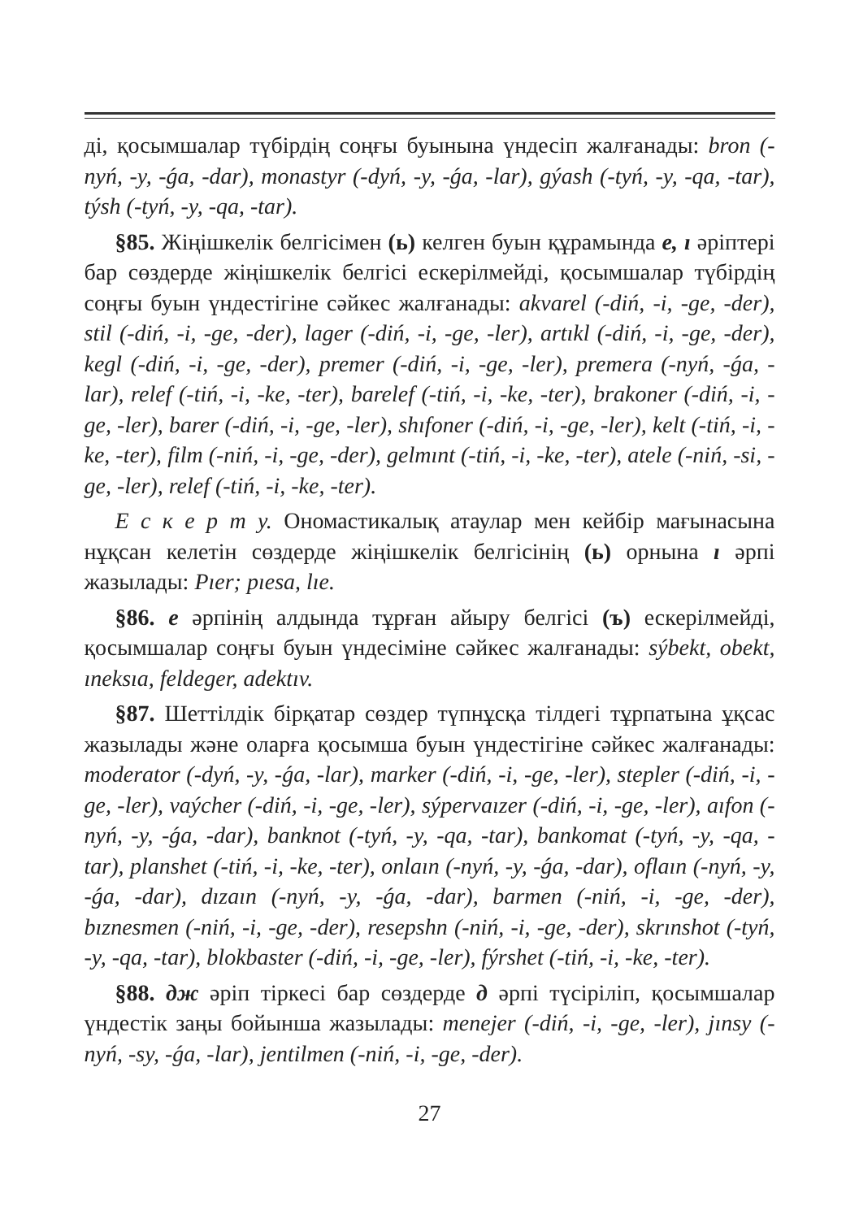ді, қосымшалар түбірдің соңғы буынына үндесіп жалғанады: bron (-nyń, -y, -ǵa, -dar), monastyr (-dyń, -y, -ǵa, -lar), gýash (-tyń, -y, -qa, -tar), týsh (-tyń, -y, -qa, -tar).
§85. Жіңішкелік белгісімен (ь) келген буын құрамында e, ı әріптері бар сөздерде жіңішкелік белгісі ескерілмейді, қосымшалар түбірдің соңғы буын үндестігіне сәйкес жалғанады: akvarel (-diń, -i, -ge, -der), stil (-diń, -i, -ge, -der), lager (-diń, -i, -ge, -ler), artıkl (-diń, -i, -ge, -der), kegl (-diń, -i, -ge, -der), premer (-diń, -i, -ge, -ler), premera (-nyń, -ǵa, -lar), relef (-tiń, -i, -ke, -ter), barelef (-tiń, -i, -ke, -ter), brakoner (-diń, -i, -ge, -ler), barer (-diń, -i, -ge, -ler), shıfoner (-diń, -i, -ge, -ler), kelt (-tiń, -i, -ke, -ter), film (-niń, -i, -ge, -der), gelmınt (-tiń, -i, -ke, -ter), atele (-niń, -si, -ge, -ler), relef (-tiń, -i, -ke, -ter).
Е с к е р т у. Ономастикалық атаулар мен кейбір мағынасына нұқсан келетін сөздерде жіңішкелік белгісінің (ь) орнына ı әрпі жазылады: Pıer; pıesa, lıe.
§86. e әрпінің алдында тұрған айыру белгісі (ъ) ескерілмейді, қосымшалар соңғы буын үндесіміне сәйкес жалғанады: sýbekt, obekt, ıneksıa, feldeger, adektıv.
§87. Шеттілдік бірқатар сөздер түпнұсқа тілдегі тұрпатына ұқсас жазылады және оларға қосымша буын үндестігіне сәйкес жалғанады: moderator (-dyń, -y, -ǵa, -lar), marker (-diń, -i, -ge, -ler), stepler (-diń, -i, -ge, -ler), vaýcher (-diń, -i, -ge, -ler), sýpervaızer (-diń, -i, -ge, -ler), aıfon (-nyń, -y, -ǵa, -dar), banknot (-tyń, -y, -qa, -tar), bankomat (-tyń, -y, -qa, -tar), planshet (-tiń, -i, -ke, -ter), onlaın (-nyń, -y, -ǵa, -dar), oflaın (-nyń, -y, -ǵa, -dar), dızaın (-nyń, -y, -ǵa, -dar), barmen (-niń, -i, -ge, -der), bıznesmen (-niń, -i, -ge, -der), resepshn (-niń, -i, -ge, -der), skrınshot (-tyń, -y, -qa, -tar), blokbaster (-diń, -i, -ge, -ler), fýrshet (-tiń, -i, -ke, -ter).
§88. дж әріп тіркесі бар сөздерде д әрпі түсіріліп, қосымшалар үндестік заңы бойынша жазылады: menejer (-diń, -i, -ge, -ler), jınsy (-nyń, -sy, -ǵa, -lar), jentilmen (-niń, -i, -ge, -der).
27